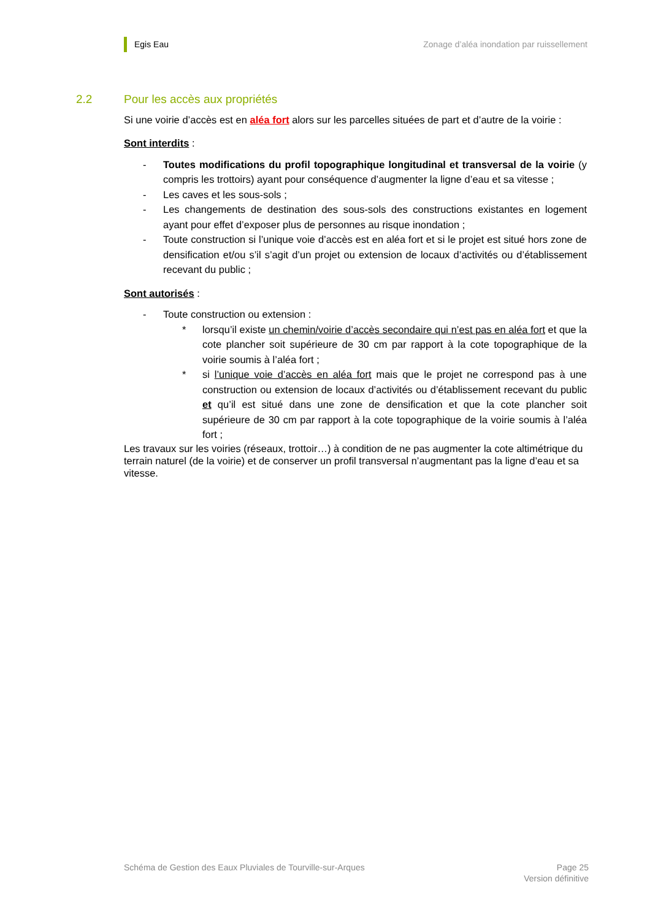Egis Eau Zonage d’aléa inondation par ruissellement
2.2 Pour les accès aux propriétés
Si une voirie d’accès est en aléa fort alors sur les parcelles situées de part et d’autre de la voirie :
Sont interdits :
- Toutes modifications du profil topographique longitudinal et transversal de la voirie (y compris les trottoirs) ayant pour conséquence d’augmenter la ligne d’eau et sa vitesse ;
- Les caves et les sous-sols ;
- Les changements de destination des sous-sols des constructions existantes en logement ayant pour effet d’exposer plus de personnes au risque inondation ;
- Toute construction si l’unique voie d’accès est en aléa fort et si le projet est situé hors zone de densification et/ou s’il s’agit d’un projet ou extension de locaux d’activités ou d’établissement recevant du public ;
Sont autorisés :
- Toute construction ou extension :
* lorsqu’il existe un chemin/voirie d’accès secondaire qui n’est pas en aléa fort et que la cote plancher soit supérieure de 30 cm par rapport à la cote topographique de la voirie soumis à l’aléa fort ;
* si l’unique voie d’accès en aléa fort mais que le projet ne correspond pas à une construction ou extension de locaux d’activités ou d’établissement recevant du public et qu’il est situé dans une zone de densification et que la cote plancher soit supérieure de 30 cm par rapport à la cote topographique de la voirie soumis à l’aléa fort ;
Les travaux sur les voiries (réseaux, trottoir…) à condition de ne pas augmenter la cote altimétrique du terrain naturel (de la voirie) et de conserver un profil transversal n’augmentant pas la ligne d’eau et sa vitesse.
Schéma de Gestion des Eaux Pluviales de Tourville-sur-Arques
Page 25
Version définitive